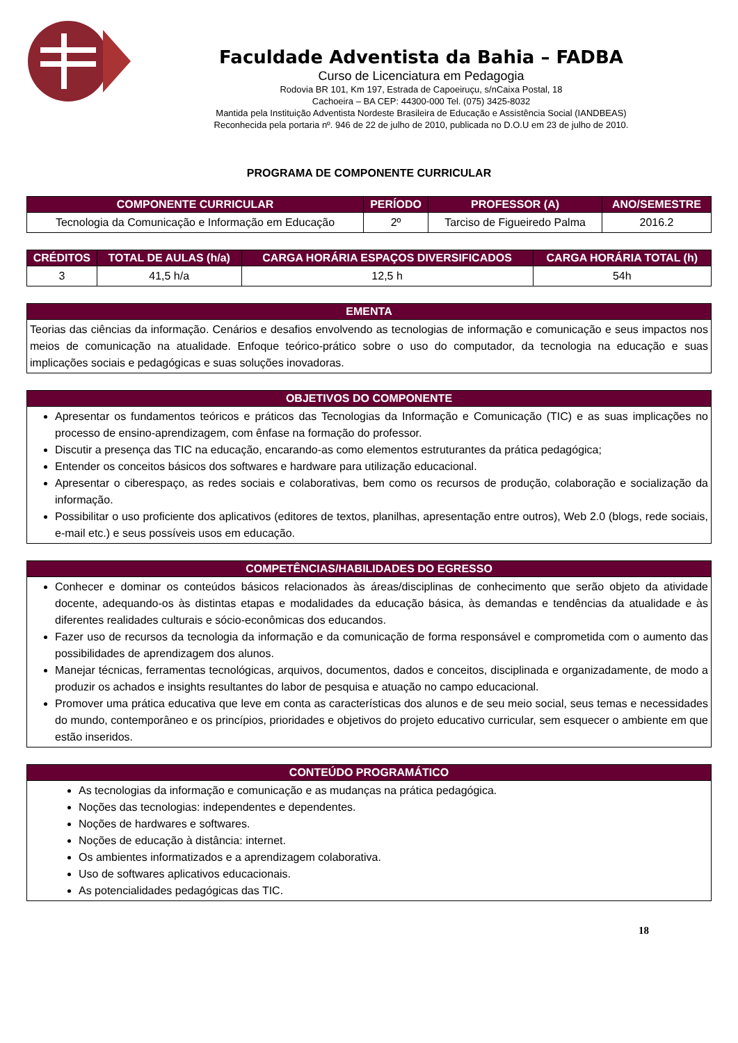Faculdade Adventista da Bahia – FADBA
Curso de Licenciatura em Pedagogia
Rodovia BR 101, Km 197, Estrada de Capoeiruçu, s/nCaixa Postal, 18
Cachoeira – BA CEP: 44300-000 Tel. (075) 3425-8032
Mantida pela Instituição Adventista Nordeste Brasileira de Educação e Assistência Social (IANDBEAS)
Reconhecida pela portaria nº. 946 de 22 de julho de 2010, publicada no D.O.U em 23 de julho de 2010.
PROGRAMA DE COMPONENTE CURRICULAR
| COMPONENTE CURRICULAR | PERÍODO | PROFESSOR (A) | ANO/SEMESTRE |
| --- | --- | --- | --- |
| Tecnologia da Comunicação e Informação em Educação | 2º | Tarciso de Figueiredo Palma | 2016.2 |
| CRÉDITOS | TOTAL DE AULAS (h/a) | CARGA HORÁRIA ESPAÇOS DIVERSIFICADOS | CARGA HORÁRIA TOTAL (h) |
| --- | --- | --- | --- |
| 3 | 41,5 h/a | 12,5 h | 54h |
| EMENTA |
| --- |
| Teorias das ciências da informação. Cenários e desafios envolvendo as tecnologias de informação e comunicação e seus impactos nos meios de comunicação na atualidade. Enfoque teórico-prático sobre o uso do computador, da tecnologia na educação e suas implicações sociais e pedagógicas e suas soluções inovadoras. |
| OBJETIVOS DO COMPONENTE |
| --- |
| Apresentar os fundamentos teóricos e práticos das Tecnologias da Informação e Comunicação (TIC) e as suas implicações no processo de ensino-aprendizagem, com ênfase na formação do professor. Discutir a presença das TIC na educação, encarando-as como elementos estruturantes da prática pedagógica; Entender os conceitos básicos dos softwares e hardware para utilização educacional. Apresentar o ciberespaço, as redes sociais e colaborativas, bem como os recursos de produção, colaboração e socialização da informação. Possibilitar o uso proficiente dos aplicativos (editores de textos, planilhas, apresentação entre outros), Web 2.0 (blogs, rede sociais, e-mail etc.) e seus possíveis usos em educação. |
| COMPETÊNCIAS/HABILIDADES DO EGRESSO |
| --- |
| Conhecer e dominar os conteúdos básicos relacionados às áreas/disciplinas de conhecimento que serão objeto da atividade docente, adequando-os às distintas etapas e modalidades da educação básica, às demandas e tendências da atualidade e às diferentes realidades culturais e sócio-econômicas dos educandos. Fazer uso de recursos da tecnologia da informação e da comunicação de forma responsável e comprometida com o aumento das possibilidades de aprendizagem dos alunos. Manejar técnicas, ferramentas tecnológicas, arquivos, documentos, dados e conceitos, disciplinada e organizadamente, de modo a produzir os achados e insights resultantes do labor de pesquisa e atuação no campo educacional. Promover uma prática educativa que leve em conta as características dos alunos e de seu meio social, seus temas e necessidades do mundo, contemporâneo e os princípios, prioridades e objetivos do projeto educativo curricular, sem esquecer o ambiente em que estão inseridos. |
| CONTEÚDO PROGRAMÁTICO |
| --- |
| As tecnologias da informação e comunicação e as mudanças na prática pedagógica. Noções das tecnologias: independentes e dependentes. Noções de hardwares e softwares. Noções de educação à distância: internet. Os ambientes informatizados e a aprendizagem colaborativa. Uso de softwares aplicativos educacionais. As potencialidades pedagógicas das TIC. |
18